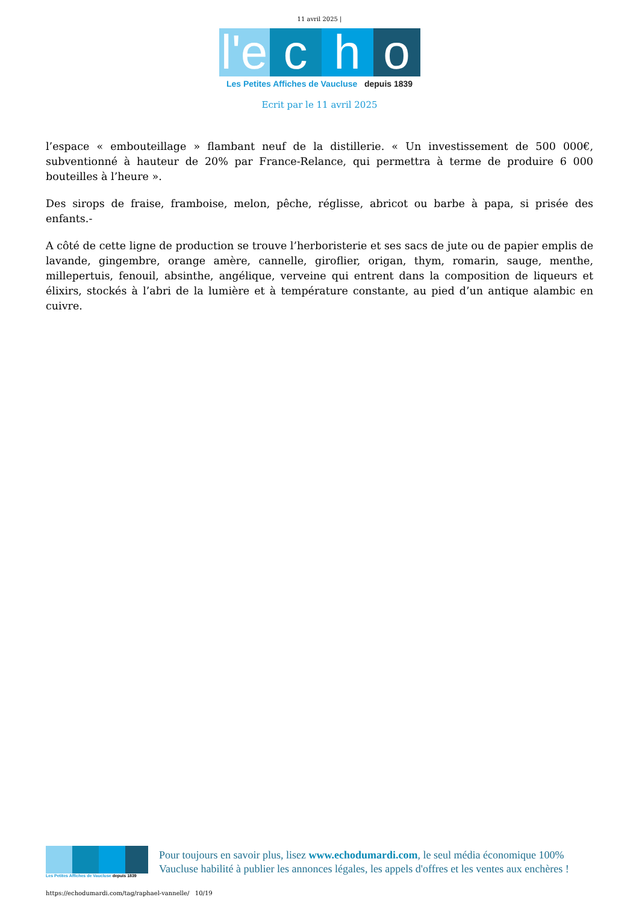11 avril 2025 |
l'e c h o
Les Petites Affiches de Vaucluse depuis 1839
Ecrit par le 11 avril 2025
l’espace « embouteillage » flambant neuf de la distillerie. « Un investissement de 500 000€, subventionné à hauteur de 20% par France-Relance, qui permettra à terme de produire 6 000 bouteilles à l’heure ».
Des sirops de fraise, framboise, melon, pêche, réglisse, abricot ou barbe à papa, si prisée des enfants.-
A côté de cette ligne de production se trouve l’herboristerie et ses sacs de jute ou de papier emplis de lavande, gingembre, orange amère, cannelle, giroflier, origan, thym, romarin, sauge, menthe, millepertuis, fenouil, absinthe, angélique, verveine qui entrent dans la composition de liqueurs et élixirs, stockés à l’abri de la lumière et à température constante, au pied d’un antique alambic en cuivre.
Les Petites Affiches de Vaucluse depuis 1839
Pour toujours en savoir plus, lisez www.echodumardi.com, le seul média économique 100% Vaucluse habilité à publier les annonces légales, les appels d'offres et les ventes aux enchères !
https://echodumardi.com/tag/raphael-vannelle/ 10/19